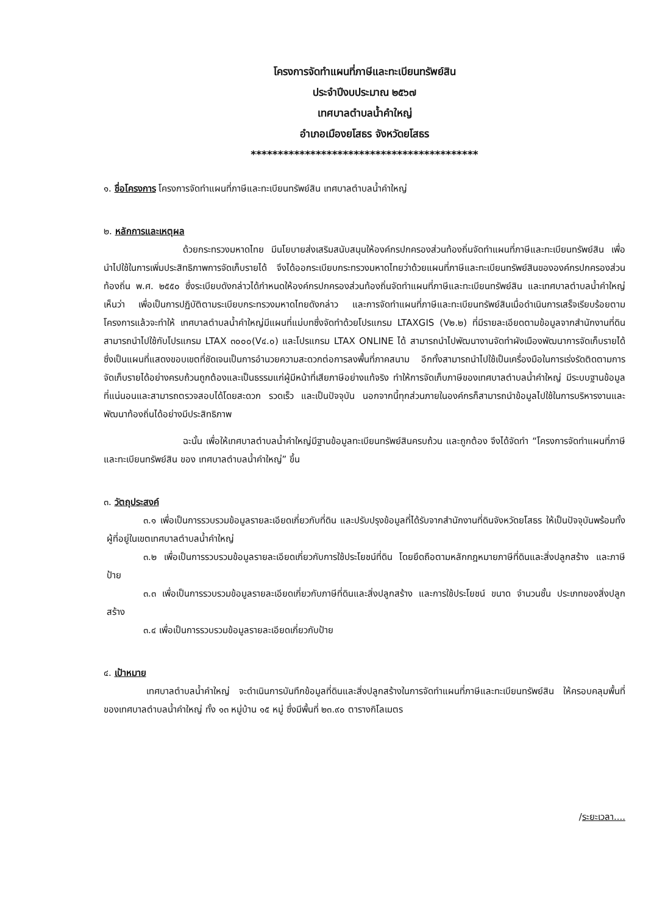โครงการจัดทำแผนที่ภาษีและทะเบียนทรัพย์สิน
ประจำปีงบประมาณ ๒๕๖๗
เทศบาลตำบลน้ำคำใหญ่
อำเภอเมืองยโสธร จังหวัดยโสธร
******************************************
๑. ชื่อโครงการ โครงการจัดทำแผนที่ภาษีและทะเบียนทรัพย์สิน เทศบาลตำบลน้ำคำใหญ่
๒. หลักการและเหตุผล
ด้วยกระทรวงมหาดไทย มีนโยบายส่งเสริมสนับสนุนให้องค์กรปกครองส่วนท้องถิ่นจัดทำแผนที่ภาษีและทะเบียนทรัพย์สิน เพื่อนำไปใช้ในการเพิ่มประสิทธิภาพการจัดเก็บรายได้ จึงได้ออกระเบียบกระทรวงมหาดไทยว่าด้วยแผนที่ภาษีและทะเบียนทรัพย์สินขององค์กรปกครองส่วนท้องถิ่น พ.ศ. ๒๕๕๐ ซึ่งระเบียบดังกล่าวได้กำหนดให้องค์กรปกครองส่วนท้องถิ่นจัดทำแผนที่ภาษีและทะเบียนทรัพย์สิน และเทศบาลตำบลน้ำคำใหญ่เห็นว่า เพื่อเป็นการปฏิบัติตามระเบียบกระทรวงมหาดไทยดังกล่าว และการจัดทำแผนที่ภาษีและทะเบียนทรัพย์สินเมื่อดำเนินการเสร็จเรียบร้อยตามโครงการแล้วจะทำให้ เทศบาลตำบลน้ำคำใหญ่มีแผนที่แม่บทซึ่งจัดทำด้วยโปรแกรม LTAXGIS (V๒.๒) ที่มีรายละเอียดตามข้อมูลจากสำนักงานที่ดิน สามารถนำไปใช้กับโปรแกรม LTAX ๓๐๐๐(V๔.๐) และโปรแกรม LTAX ONLINE ได้ สามารถนำไปพัฒนางานจัดทำผังเมืองพัฒนาการจัดเก็บรายได้ ซึ่งเป็นแผนที่แสดงขอบเขตที่ชัดเจนเป็นการอำนวยความสะดวกต่อการลงพื้นที่ภาคสนาม อีกทั้งสามารถนำไปใช้เป็นเครื่องมือในการเร่งรัดติดตามการจัดเก็บรายได้อย่างครบถ้วนถูกต้องและเป็นธรรมแก่ผู้มีหน้าที่เสียภาษีอย่างแท้จริง ทำให้การจัดเก็บภาษีของเทศบาลตำบลน้ำคำใหญ่ มีระบบฐานข้อมูลที่แน่นอนและสามารถตรวจสอบได้โดยสะดวก รวดเร็ว และเป็นปัจจุบัน นอกจากนี้ทุกส่วนภายในองค์กรก็สามารถนำข้อมูลไปใช้ในการบริหารงานและพัฒนาท้องถิ่นได้อย่างมีประสิทธิภาพ
ฉะนั้น เพื่อให้เทศบาลตำบลน้ำคำใหญ่มีฐานข้อมูลทะเบียนทรัพย์สินครบถ้วน และถูกต้อง จึงได้จัดทำ “โครงการจัดทำแผนที่ภาษีและทะเบียนทรัพย์สิน ของ เทศบาลตำบลน้ำคำใหญ่” ขึ้น
๓. วัตถุประสงค์
๓.๑ เพื่อเป็นการรวบรวมข้อมูลรายละเอียดเกี่ยวกับที่ดิน และปรับปรุงข้อมูลที่ได้รับจากสำนักงานที่ดินจังหวัดยโสธร ให้เป็นปัจจุบันพร้อมทั้งผู้ที่อยู่ในเขตเทศบาลตำบลน้ำคำใหญ่
๓.๒ เพื่อเป็นการรวบรวมข้อมูลรายละเอียดเกี่ยวกับการใช้ประโยชน์ที่ดิน โดยยึดถือตามหลักกฎหมายภาษีที่ดินและสิ่งปลูกสร้าง และภาษีป้าย
๓.๓ เพื่อเป็นการรวบรวมข้อมูลรายละเอียดเกี่ยวกับภาษีที่ดินและสิ่งปลูกสร้าง และการใช้ประโยชน์ ขนาด จำนวนชั้น ประเภทของสิ่งปลูกสร้าง
๓.๔ เพื่อเป็นการรวบรวมข้อมูลรายละเอียดเกี่ยวกับป้าย
๔. เป้าหมาย
เทศบาลตำบลน้ำคำใหญ่ จะดำเนินการบันทึกข้อมูลที่ดินและสิ่งปลูกสร้างในการจัดทำแผนที่ภาษีและทะเบียนทรัพย์สิน ให้ครอบคลุมพื้นที่ของเทศบาลตำบลน้ำคำใหญ่ ทั้ง ๑๓ หมู่บ้าน ๑๕ หมู่ ซึ่งมีพื้นที่ ๒๓.๙๐ ตารางกิโลเมตร
/ระยะเวลา....